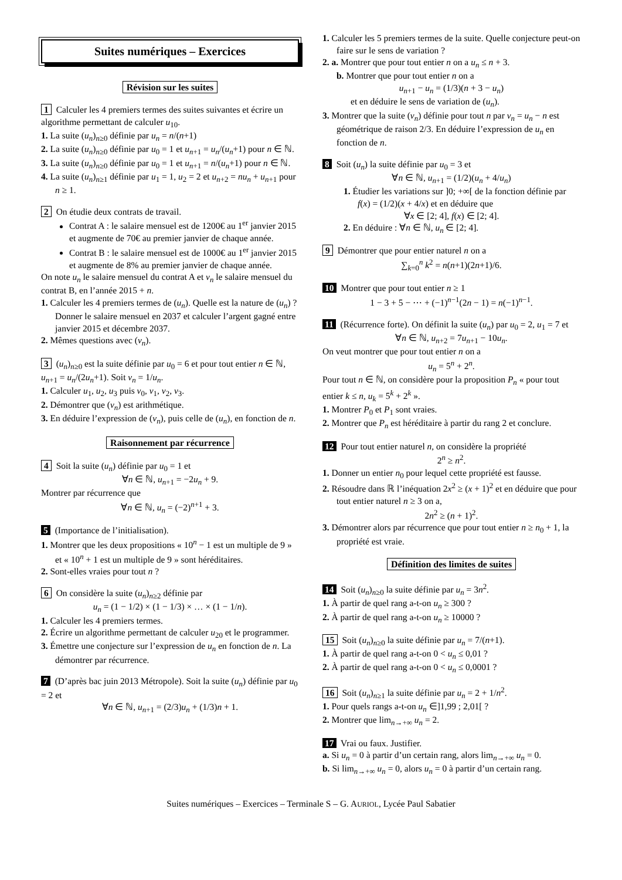Suites numériques – Exercices
Révision sur les suites
1 Calculer les 4 premiers termes des suites suivantes et écrire un algorithme permettant de calculer u<sub>10</sub>.
1. La suite (u<sub>n</sub>)<sub>n≥0</sub> définie par u<sub>n</sub> = n/(n+1)
2. La suite (u<sub>n</sub>)<sub>n≥0</sub> définie par u<sub>0</sub> = 1 et u<sub>n+1</sub> = u<sub>n</sub>/(u<sub>n</sub>+1) pour n ∈ ℕ.
3. La suite (u<sub>n</sub>)<sub>n≥0</sub> définie par u<sub>0</sub> = 1 et u<sub>n+1</sub> = n/(u<sub>n</sub>+1) pour n ∈ ℕ.
4. La suite (u<sub>n</sub>)<sub>n≥1</sub> définie par u<sub>1</sub> = 1, u<sub>2</sub> = 2 et u<sub>n+2</sub> = nu<sub>n</sub> + u<sub>n+1</sub> pour n ≥ 1.
2 On étudie deux contrats de travail.
Contrat A : le salaire mensuel est de 1200€ au 1<sup>er</sup> janvier 2015 et augmente de 70€ au premier janvier de chaque année.
Contrat B : le salaire mensuel est de 1000€ au 1<sup>er</sup> janvier 2015 et augmente de 8% au premier janvier de chaque année.
On note u<sub>n</sub> le salaire mensuel du contrat A et v<sub>n</sub> le salaire mensuel du contrat B, en l’année 2015 + n.
1. Calculer les 4 premiers termes de (u<sub>n</sub>). Quelle est la nature de (u<sub>n</sub>) ? Donner le salaire mensuel en 2037 et calculer l’argent gagné entre janvier 2015 et décembre 2037.
2. Mêmes questions avec (v<sub>n</sub>).
3 (u<sub>n</sub>)<sub>n≥0</sub> est la suite définie par u<sub>0</sub> = 6 et pour tout entier n ∈ ℕ, u<sub>n+1</sub> = u<sub>n</sub>/(2u<sub>n</sub>+1). Soit v<sub>n</sub> = 1/u<sub>n</sub>.
1. Calculer u<sub>1</sub>, u<sub>2</sub>, u<sub>3</sub> puis v<sub>0</sub>, v<sub>1</sub>, v<sub>2</sub>, v<sub>3</sub>.
2. Démontrer que (v<sub>n</sub>) est arithmétique.
3. En déduire l’expression de (v<sub>n</sub>), puis celle de (u<sub>n</sub>), en fonction de n.
Raisonnement par récurrence
4 Soit la suite (u<sub>n</sub>) définie par u<sub>0</sub> = 1 et
∀n ∈ ℕ, u<sub>n+1</sub> = −2u<sub>n</sub> + 9.
Montrer par récurrence que
∀n ∈ ℕ, u<sub>n</sub> = (−2)<sup>n+1</sup> + 3.
5 (Importance de l’initialisation).
1. Montrer que les deux propositions « 10<sup>n</sup> − 1 est un multiple de 9 » et « 10<sup>n</sup> + 1 est un multiple de 9 » sont héréditaires.
2. Sont-elles vraies pour tout n ?
6 On considère la suite (u<sub>n</sub>)<sub>n≥2</sub> définie par
u<sub>n</sub> = (1 − 1/2) × (1 − 1/3) × … × (1 − 1/n).
1. Calculer les 4 premiers termes.
2. Écrire un algorithme permettant de calculer u<sub>20</sub> et le programmer.
3. Émettre une conjecture sur l’expression de u<sub>n</sub> en fonction de n. La démontrer par récurrence.
7 (D’après bac juin 2013 Métropole). Soit la suite (u<sub>n</sub>) définie par u<sub>0</sub> = 2 et
∀n ∈ ℕ, u<sub>n+1</sub> = (2/3)u<sub>n</sub> + (1/3)n + 1.
1. Calculer les 5 premiers termes de la suite. Quelle conjecture peut-on faire sur le sens de variation ?
2. a. Montrer que pour tout entier n on a u<sub>n</sub> ≤ n + 3.
b. Montrer que pour tout entier n on a
u<sub>n+1</sub> − u<sub>n</sub> = (1/3)(n + 3 − u<sub>n</sub>)
et en déduire le sens de variation de (u<sub>n</sub>).
3. Montrer que la suite (v<sub>n</sub>) définie pour tout n par v<sub>n</sub> = u<sub>n</sub> − n est géométrique de raison 2/3. En déduire l’expression de u<sub>n</sub> en fonction de n.
8 Soit (u<sub>n</sub>) la suite définie par u<sub>0</sub> = 3 et
∀n ∈ ℕ, u<sub>n+1</sub> = (1/2)(u<sub>n</sub> + 4/u<sub>n</sub>)
1. Étudier les variations sur ]0; +∞[ de la fonction définie par f(x) = (1/2)(x + 4/x) et en déduire que
∀x ∈ [2; 4], f(x) ∈ [2; 4].
2. En déduire : ∀n ∈ ℕ, u<sub>n</sub> ∈ [2; 4].
9 Démontrer que pour entier naturel n on a
∑<sub>k=0</sub><sup>n</sup> k<sup>2</sup> = n(n+1)(2n+1)/6.
10 Montrer que pour tout entier n ≥ 1
1 − 3 + 5 − ⋯ + (−1)<sup>n−1</sup>(2n − 1) = n(−1)<sup>n−1</sup>.
11 (Récurrence forte). On définit la suite (u<sub>n</sub>) par u<sub>0</sub> = 2, u<sub>1</sub> = 7 et
∀n ∈ ℕ, u<sub>n+2</sub> = 7u<sub>n+1</sub> − 10u<sub>n</sub>.
On veut montrer que pour tout entier n on a
u<sub>n</sub> = 5<sup>n</sup> + 2<sup>n</sup>.
Pour tout n ∈ ℕ, on considère pour la proposition P<sub>n</sub> « pour tout entier k ≤ n, u<sub>k</sub> = 5<sup>k</sup> + 2<sup>k</sup> ».
1. Montrer P<sub>0</sub> et P<sub>1</sub> sont vraies.
2. Montrer que P<sub>n</sub> est héréditaire à partir du rang 2 et conclure.
12 Pour tout entier naturel n, on considère la propriété
2<sup>n</sup> ≥ n<sup>2</sup>.
1. Donner un entier n<sub>0</sub> pour lequel cette propriété est fausse.
2. Résoudre dans ℝ l’inéquation 2x<sup>2</sup> ≥ (x + 1)<sup>2</sup> et en déduire que pour tout entier naturel n ≥ 3 on a,
2n<sup>2</sup> ≥ (n + 1)<sup>2</sup>.
3. Démontrer alors par récurrence que pour tout entier n ≥ n<sub>0</sub> + 1, la propriété est vraie.
Définition des limites de suites
14 Soit (u<sub>n</sub>)<sub>n≥0</sub> la suite définie par u<sub>n</sub> = 3n<sup>2</sup>.
1. À partir de quel rang a-t-on u<sub>n</sub> ≥ 300 ?
2. À partir de quel rang a-t-on u<sub>n</sub> ≥ 10000 ?
15 Soit (u<sub>n</sub>)<sub>n≥0</sub> la suite définie par u<sub>n</sub> = 7/(n+1).
1. À partir de quel rang a-t-on 0 < u<sub>n</sub> ≤ 0,01 ?
2. À partir de quel rang a-t-on 0 < u<sub>n</sub> ≤ 0,0001 ?
16 Soit (u<sub>n</sub>)<sub>n≥1</sub> la suite définie par u<sub>n</sub> = 2 + 1/n<sup>2</sup>.
1. Pour quels rangs a-t-on u<sub>n</sub> ∈]1,99 ; 2,01[ ?
2. Montrer que lim<sub>n→+∞</sub> u<sub>n</sub> = 2.
17 Vrai ou faux. Justifier.
a. Si u<sub>n</sub> = 0 à partir d’un certain rang, alors lim<sub>n→+∞</sub> u<sub>n</sub> = 0.
b. Si lim<sub>n→+∞</sub> u<sub>n</sub> = 0, alors u<sub>n</sub> = 0 à partir d’un certain rang.
Suites numériques – Exercices – Terminale S – G. AURIOL, Lycée Paul Sabatier